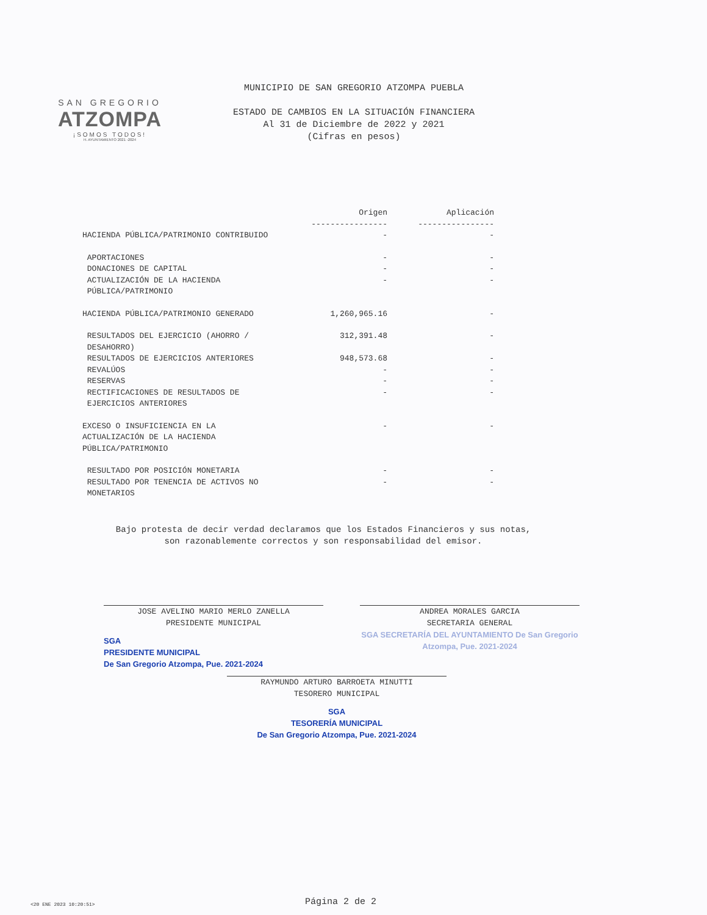SAN GREGORIO
ATZOMPA
¡SOMOS TODOS!
H. AYUNTAMIENTO 2021 -2024
MUNICIPIO DE SAN GREGORIO ATZOMPA PUEBLA
ESTADO DE CAMBIOS EN LA SITUACIÓN FINANCIERA
Al 31 de Diciembre de 2022 y 2021
(Cifras en pesos)
| | Origen ---------------- | Aplicación ---------------- |
| --- | --- | --- |
| HACIENDA PÚBLICA/PATRIMONIO CONTRIBUIDO | - | - |
| APORTACIONES | - | - |
| DONACIONES DE CAPITAL | - | - |
| ACTUALIZACIÓN DE LA HACIENDA PÚBLICA/PATRIMONIO | - | - |
| HACIENDA PÚBLICA/PATRIMONIO GENERADO | 1,260,965.16 | - |
| RESULTADOS DEL EJERCICIO (AHORRO / DESAHORRO) | 312,391.48 | - |
| RESULTADOS DE EJERCICIOS ANTERIORES | 948,573.68 | - |
| REVALÚOS | - | - |
| RESERVAS | - | - |
| RECTIFICACIONES DE RESULTADOS DE EJERCICIOS ANTERIORES | - | - |
| EXCESO O INSUFICIENCIA EN LA ACTUALIZACIÓN DE LA HACIENDA PÚBLICA/PATRIMONIO | - | - |
| RESULTADO POR POSICIÓN MONETARIA | - | - |
| RESULTADO POR TENENCIA DE ACTIVOS NO MONETARIOS | - | - |
Bajo protesta de decir verdad declaramos que los Estados Financieros y sus notas,
son razonablemente correctos y son responsabilidad del emisor.
JOSE AVELINO MARIO MERLO ZANELLA
PRESIDENTE MUNICIPAL
SGA
PRESIDENTE MUNICIPAL
De San Gregorio Atzompa, Pue. 2021-2024
ANDREA MORALES GARCIA
SECRETARIA GENERAL
SGA SECRETARÍA DEL AYUNTAMIENTO De San Gregorio Atzompa, Pue. 2021-2024
RAYMUNDO ARTURO BARROETA MINUTTI
TESORERO MUNICIPAL
SGA
TESORERÍA MUNICIPAL
De San Gregorio Atzompa, Pue. 2021-2024
<20 ENE 2023 10:20:51> Página 2 de 2